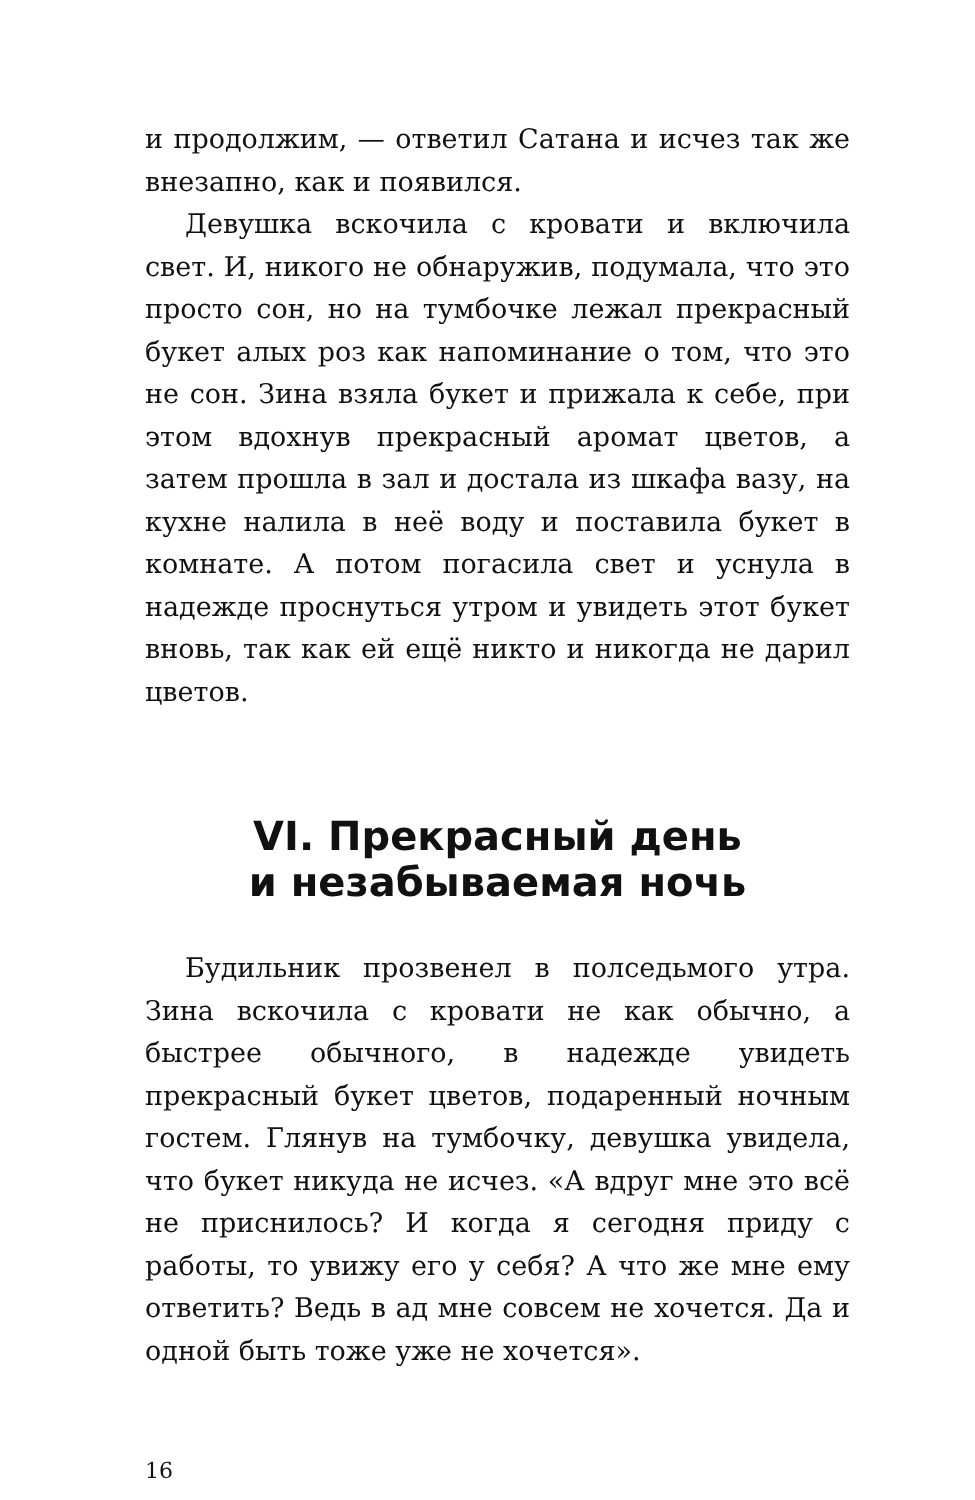и продолжим, — ответил Сатана и исчез так же внезапно, как и появился.
Девушка вскочила с кровати и включила свет. И, никого не обнаружив, подумала, что это просто сон, но на тумбочке лежал прекрасный букет алых роз как напоминание о том, что это не сон. Зина взяла букет и прижала к себе, при этом вдохнув прекрасный аромат цветов, а затем прошла в зал и достала из шкафа вазу, на кухне налила в неё воду и поставила букет в комнате. А потом погасила свет и уснула в надежде проснуться утром и увидеть этот букет вновь, так как ей ещё никто и никогда не дарил цветов.
VI. Прекрасный день
и незабываемая ночь
Будильник прозвенел в полседьмого утра. Зина вскочила с кровати не как обычно, а быстрее обычного, в надежде увидеть прекрасный букет цветов, подаренный ночным гостем. Глянув на тумбочку, девушка увидела, что букет никуда не исчез. «А вдруг мне это всё не приснилось? И когда я сегодня приду с работы, то увижу его у себя? А что же мне ему ответить? Ведь в ад мне совсем не хочется. Да и одной быть тоже уже не хочется».
16